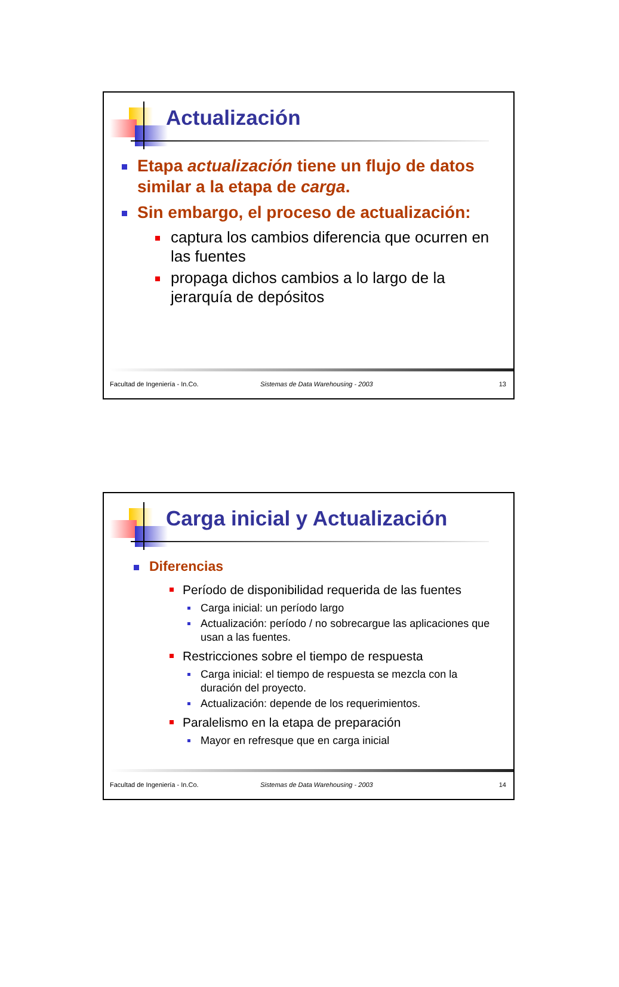Actualización
Etapa actualización tiene un flujo de datos similar a la etapa de carga.
Sin embargo, el proceso de actualización:
captura los cambios diferencia que ocurren en las fuentes
propaga dichos cambios a lo largo de la jerarquía de depósitos
Facultad de Ingeniería - In.Co. Sistemas de Data Warehousing - 2003 13
Carga inicial y Actualización
Diferencias
Período de disponibilidad requerida de las fuentes
Carga inicial: un período largo
Actualización: período / no sobrecargue las aplicaciones que usan a las fuentes.
Restricciones sobre el tiempo de respuesta
Carga inicial: el tiempo de respuesta se mezcla con la duración del proyecto.
Actualización: depende de los requerimientos.
Paralelismo en la etapa de preparación
Mayor en refresque que en carga inicial
Facultad de Ingeniería - In.Co. Sistemas de Data Warehousing - 2003 14